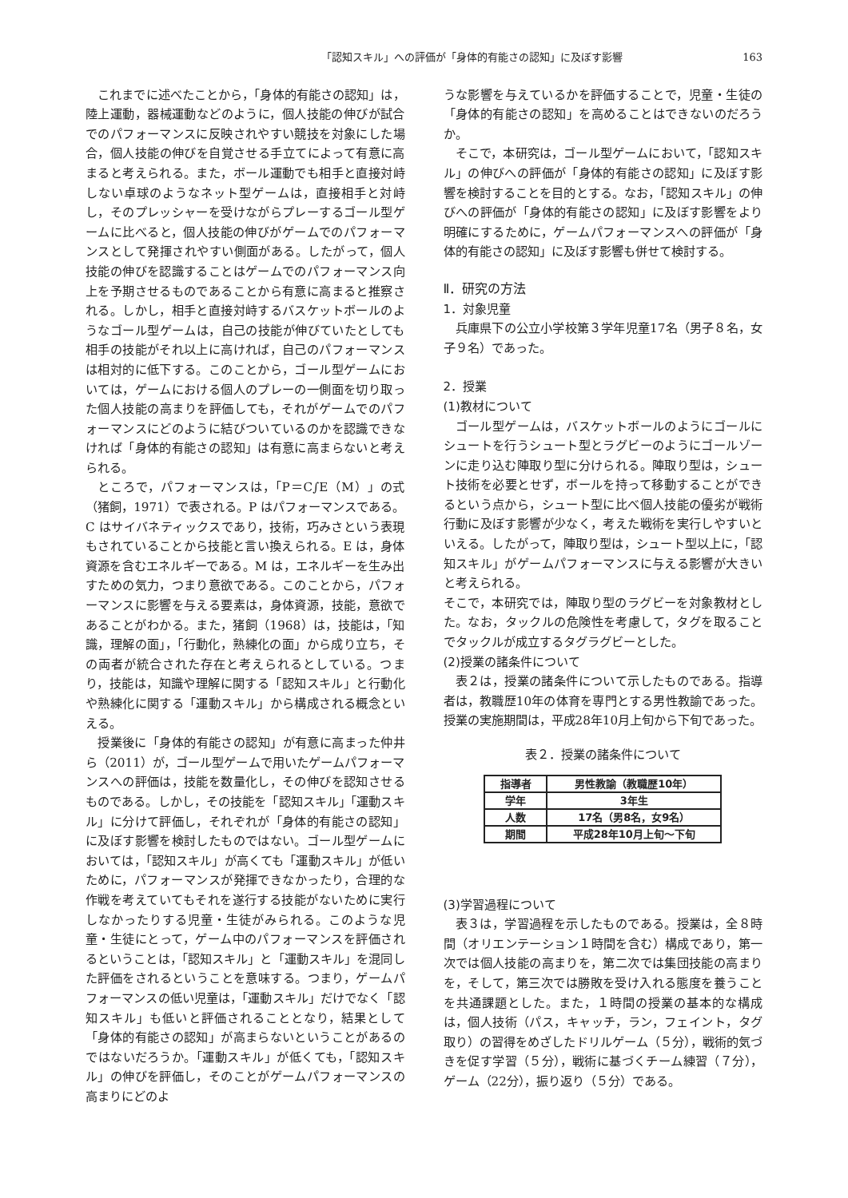「認知スキル」への評価が「身体的有能さの認知」に及ぼす影響 163
これまでに述べたことから，「身体的有能さの認知」は，陸上運動，器械運動などのように，個人技能の伸びが試合でのパフォーマンスに反映されやすい競技を対象にした場合，個人技能の伸びを自覚させる手立てによって有意に高まると考えられる。また，ボール運動でも相手と直接対峙しない卓球のようなネット型ゲームは，直接相手と対峙し，そのプレッシャーを受けながらプレーするゴール型ゲームに比べると，個人技能の伸びがゲームでのパフォーマンスとして発揮されやすい側面がある。したがって，個人技能の伸びを認識することはゲームでのパフォーマンス向上を予期させるものであることから有意に高まると推察される。しかし，相手と直接対峙するバスケットボールのようなゴール型ゲームは，自己の技能が伸びていたとしても相手の技能がそれ以上に高ければ，自己のパフォーマンスは相対的に低下する。このことから，ゴール型ゲームにおいては，ゲームにおける個人のプレーの一側面を切り取った個人技能の高まりを評価しても，それがゲームでのパフォーマンスにどのように結びついているのかを認識できなければ「身体的有能さの認知」は有意に高まらないと考えられる。
ところで，パフォーマンスは，「P＝C∫E（M）」の式（猪飼，1971）で表される。P はパフォーマンスである。C はサイバネティックスであり，技術，巧みさという表現もされていることから技能と言い換えられる。E は，身体資源を含むエネルギーである。M は，エネルギーを生み出すための気力，つまり意欲である。このことから，パフォーマンスに影響を与える要素は，身体資源，技能，意欲であることがわかる。また，猪飼（1968）は，技能は，「知識，理解の面」，「行動化，熟練化の面」から成り立ち，その両者が統合された存在と考えられるとしている。つまり，技能は，知識や理解に関する「認知スキル」と行動化や熟練化に関する「運動スキル」から構成される概念といえる。
授業後に「身体的有能さの認知」が有意に高まった仲井ら（2011）が，ゴール型ゲームで用いたゲームパフォーマンスへの評価は，技能を数量化し，その伸びを認知させるものである。しかし，その技能を「認知スキル」「運動スキル」に分けて評価し，それぞれが「身体的有能さの認知」に及ぼす影響を検討したものではない。ゴール型ゲームにおいては，「認知スキル」が高くても「運動スキル」が低いために，パフォーマンスが発揮できなかったり，合理的な作戦を考えていてもそれを遂行する技能がないために実行しなかったりする児童・生徒がみられる。このような児童・生徒にとって，ゲーム中のパフォーマンスを評価されるということは，「認知スキル」と「運動スキル」を混同した評価をされるということを意味する。つまり，ゲームパフォーマンスの低い児童は，「運動スキル」だけでなく「認知スキル」も低いと評価されることとなり，結果として「身体的有能さの認知」が高まらないということがあるのではないだろうか。「運動スキル」が低くても，「認知スキル」の伸びを評価し，そのことがゲームパフォーマンスの高まりにどのよ
うな影響を与えているかを評価することで，児童・生徒の「身体的有能さの認知」を高めることはできないのだろうか。
そこで，本研究は，ゴール型ゲームにおいて，「認知スキル」の伸びへの評価が「身体的有能さの認知」に及ぼす影響を検討することを目的とする。なお，「認知スキル」の伸びへの評価が「身体的有能さの認知」に及ぼす影響をより明確にするために，ゲームパフォーマンスへの評価が「身体的有能さの認知」に及ぼす影響も併せて検討する。
Ⅱ．研究の方法
1．対象児童
兵庫県下の公立小学校第３学年児童17名（男子８名，女子９名）であった。
2．授業
(1)教材について
ゴール型ゲームは，バスケットボールのようにゴールにシュートを行うシュート型とラグビーのようにゴールゾーンに走り込む陣取り型に分けられる。陣取り型は，シュート技術を必要とせず，ボールを持って移動することができるという点から，シュート型に比べ個人技能の優劣が戦術行動に及ぼす影響が少なく，考えた戦術を実行しやすいといえる。したがって，陣取り型は，シュート型以上に，「認知スキル」がゲームパフォーマンスに与える影響が大きいと考えられる。
そこで，本研究では，陣取り型のラグビーを対象教材とした。なお，タックルの危険性を考慮して，タグを取ることでタックルが成立するタグラグビーとした。
(2)授業の諸条件について
表２は，授業の諸条件について示したものである。指導者は，教職歴10年の体育を専門とする男性教諭であった。授業の実施期間は，平成28年10月上旬から下旬であった。
表２．授業の諸条件について
| 指導者 | 男性教諭（教職歴10年） |
| 学年 | 3年生 |
| 人数 | 17名（男8名，女9名） |
| 期間 | 平成28年10月上旬～下旬 |
(3)学習過程について
表３は，学習過程を示したものである。授業は，全８時間（オリエンテーション１時間を含む）構成であり，第一次では個人技能の高まりを，第二次では集団技能の高まりを，そして，第三次では勝敗を受け入れる態度を養うことを共通課題とした。また，１時間の授業の基本的な構成は，個人技術（パス，キャッチ，ラン，フェイント，タグ取り）の習得をめざしたドリルゲーム（５分），戦術的気づきを促す学習（５分），戦術に基づくチーム練習（７分），ゲーム（22分），振り返り（５分）である。